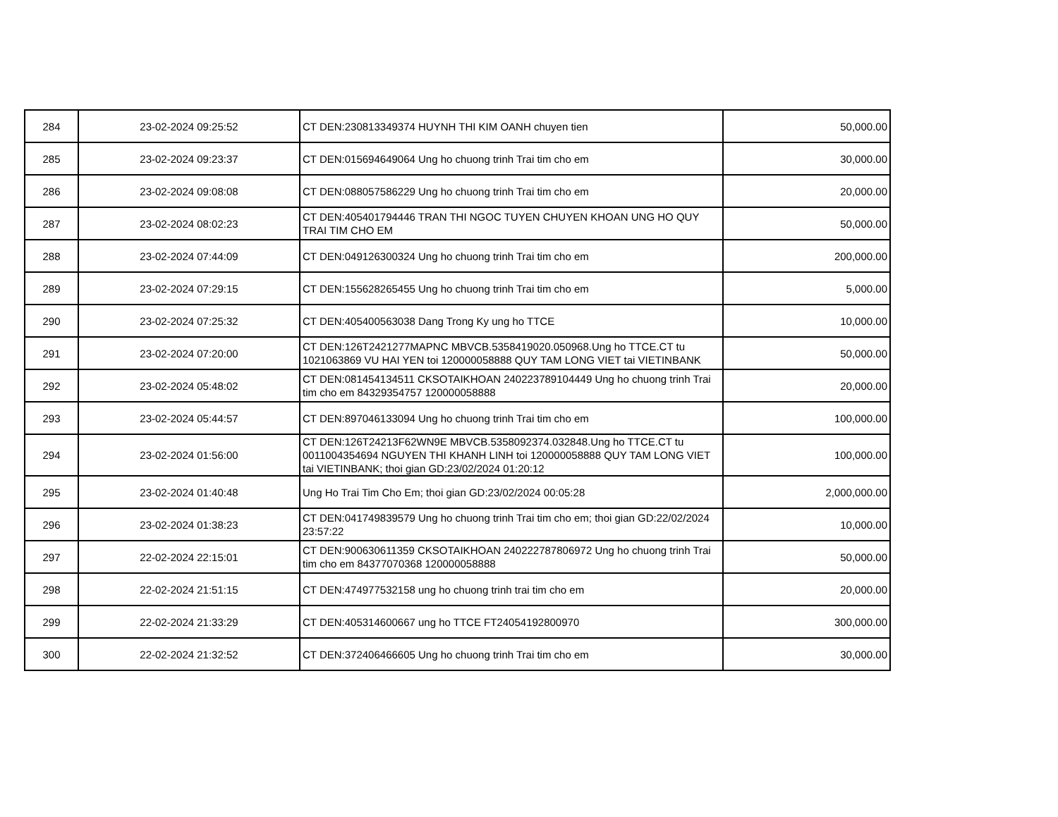| 284 | 23-02-2024 09:25:52 | CT DEN:230813349374 HUYNH THI KIM OANH chuyen tien | 50,000.00 |
| 285 | 23-02-2024 09:23:37 | CT DEN:015694649064 Ung ho chuong trinh Trai tim cho em | 30,000.00 |
| 286 | 23-02-2024 09:08:08 | CT DEN:088057586229 Ung ho chuong trinh Trai tim cho em | 20,000.00 |
| 287 | 23-02-2024 08:02:23 | CT DEN:405401794446 TRAN THI NGOC TUYEN CHUYEN KHOAN UNG HO QUY TRAI TIM CHO EM | 50,000.00 |
| 288 | 23-02-2024 07:44:09 | CT DEN:049126300324 Ung ho chuong trinh Trai tim cho em | 200,000.00 |
| 289 | 23-02-2024 07:29:15 | CT DEN:155628265455 Ung ho chuong trinh Trai tim cho em | 5,000.00 |
| 290 | 23-02-2024 07:25:32 | CT DEN:405400563038 Dang Trong Ky ung ho TTCE | 10,000.00 |
| 291 | 23-02-2024 07:20:00 | CT DEN:126T2421277MAPNC MBVCB.5358419020.050968.Ung ho TTCE.CT tu 1021063869 VU HAI YEN toi 120000058888 QUY TAM LONG VIET tai VIETINBANK | 50,000.00 |
| 292 | 23-02-2024 05:48:02 | CT DEN:081454134511 CKSOTAIKHOAN 240223789104449 Ung ho chuong trinh Trai tim cho em 84329354757 120000058888 | 20,000.00 |
| 293 | 23-02-2024 05:44:57 | CT DEN:897046133094 Ung ho chuong trinh Trai tim cho em | 100,000.00 |
| 294 | 23-02-2024 01:56:00 | CT DEN:126T24213F62WN9E MBVCB.5358092374.032848.Ung ho TTCE.CT tu 0011004354694 NGUYEN THI KHANH LINH toi 120000058888 QUY TAM LONG VIET tai VIETINBANK; thoi gian GD:23/02/2024 01:20:12 | 100,000.00 |
| 295 | 23-02-2024 01:40:48 | Ung Ho Trai Tim Cho Em; thoi gian GD:23/02/2024 00:05:28 | 2,000,000.00 |
| 296 | 23-02-2024 01:38:23 | CT DEN:041749839579 Ung ho chuong trinh Trai tim cho em; thoi gian GD:22/02/2024 23:57:22 | 10,000.00 |
| 297 | 22-02-2024 22:15:01 | CT DEN:900630611359 CKSOTAIKHOAN 240222787806972 Ung ho chuong trinh Trai tim cho em 84377070368 120000058888 | 50,000.00 |
| 298 | 22-02-2024 21:51:15 | CT DEN:474977532158 ung ho chuong trinh trai tim cho em | 20,000.00 |
| 299 | 22-02-2024 21:33:29 | CT DEN:405314600667 ung ho TTCE FT24054192800970 | 300,000.00 |
| 300 | 22-02-2024 21:32:52 | CT DEN:372406466605 Ung ho chuong trinh Trai tim cho em | 30,000.00 |